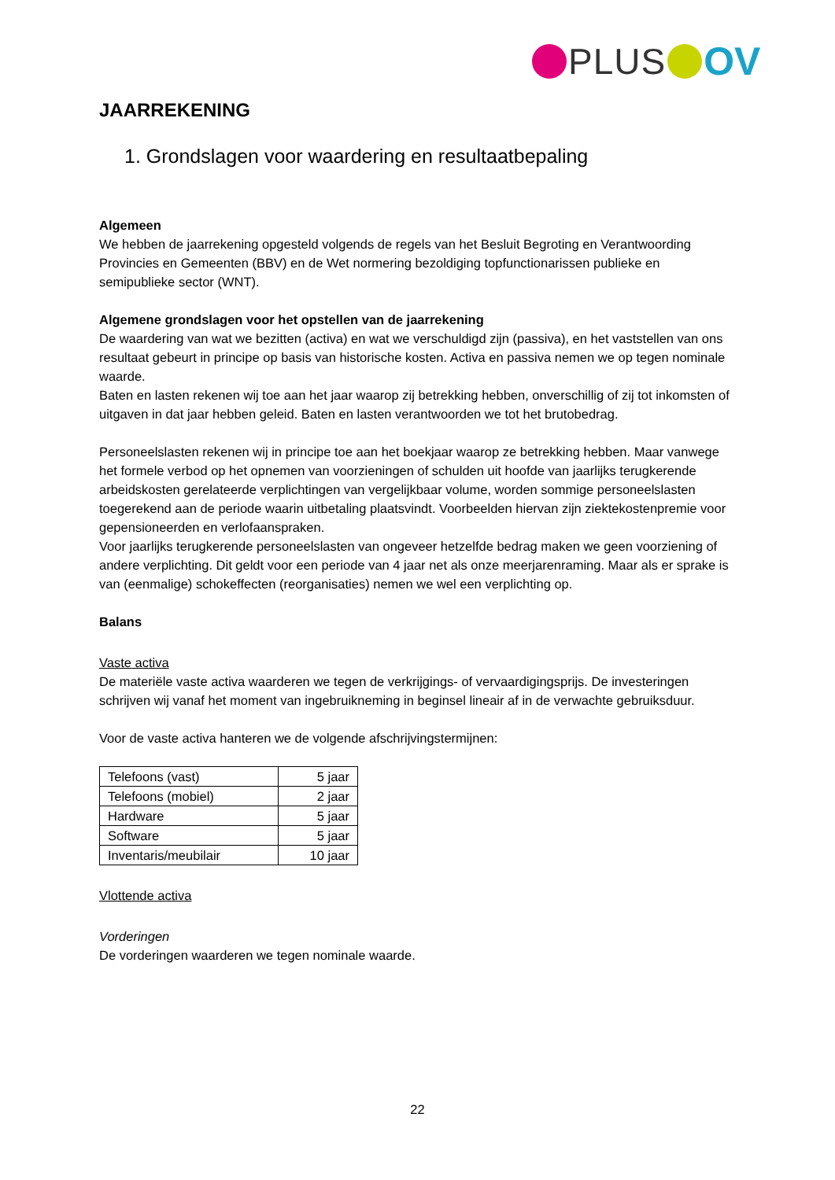PLUS OV
JAARREKENING
1. Grondslagen voor waardering en resultaatbepaling
Algemeen
We hebben de jaarrekening opgesteld volgends de regels van het Besluit Begroting en Verantwoording Provincies en Gemeenten (BBV) en de Wet normering bezoldiging topfunctionarissen publieke en semipublieke sector (WNT).
Algemene grondslagen voor het opstellen van de jaarrekening
De waardering van wat we bezitten (activa) en wat we verschuldigd zijn (passiva), en het vaststellen van ons resultaat gebeurt in principe op basis van historische kosten. Activa en passiva nemen we op tegen nominale waarde.
Baten en lasten rekenen wij toe aan het jaar waarop zij betrekking hebben, onverschillig of zij tot inkomsten of uitgaven in dat jaar hebben geleid. Baten en lasten verantwoorden we tot het brutobedrag.
Personeelslasten rekenen wij in principe toe aan het boekjaar waarop ze betrekking hebben. Maar vanwege het formele verbod op het opnemen van voorzieningen of schulden uit hoofde van jaarlijks terugkerende arbeidskosten gerelateerde verplichtingen van vergelijkbaar volume, worden sommige personeelslasten toegerekend aan de periode waarin uitbetaling plaatsvindt. Voorbeelden hiervan zijn ziektekostenpremie voor gepensioneerden en verlofaanspraken.
Voor jaarlijks terugkerende personeelslasten van ongeveer hetzelfde bedrag maken we geen voorziening of andere verplichting. Dit geldt voor een periode van 4 jaar net als onze meerjarenraming. Maar als er sprake is van (eenmalige) schokeffecten (reorganisaties) nemen we wel een verplichting op.
Balans
Vaste activa
De materiële vaste activa waarderen we tegen de verkrijgings- of vervaardigingsprijs. De investeringen schrijven wij vanaf het moment van ingebruikneming in beginsel lineair af in de verwachte gebruiksduur.
Voor de vaste activa hanteren we de volgende afschrijvingstermijnen:
| Telefoons (vast) | 5 jaar |
| Telefoons (mobiel) | 2 jaar |
| Hardware | 5 jaar |
| Software | 5 jaar |
| Inventaris/meubilair | 10 jaar |
Vlottende activa
Vorderingen
De vorderingen waarderen we tegen nominale waarde.
22